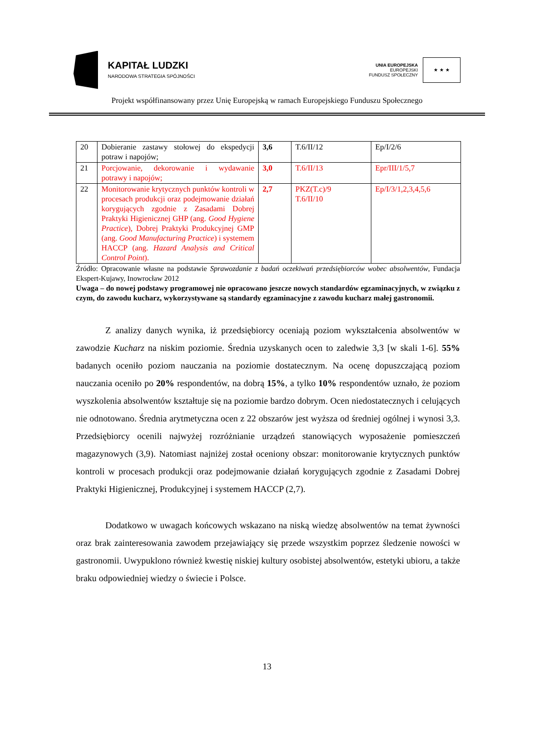KAPITAŁ LUDZKI
NARODOWA STRATEGIA SPÓJNOŚCI
UNIA EUROPEJSKA
EUROPEJSKI
FUNDUSZ SPOŁECZNY
★ ★ ★
Projekt współfinansowany przez Unię Europejską w ramach Europejskiego Funduszu Społecznego
| 20 | Dobieranie zastawy stołowej do ekspedycji potraw i napojów; | 3,6 | T.6/II/12 | Ep/I/2/6 |
| 21 | Porcjowanie, dekorowanie i wydawanie potrawy i napojów; | 3,0 | T.6/II/13 | Epr/III/1/5,7 |
| 22 | Monitorowanie krytycznych punktów kontroli w procesach produkcji oraz podejmowanie działań korygujących zgodnie z Zasadami Dobrej Praktyki Higienicznej GHP (ang. Good Hygiene Practice ), Dobrej Praktyki Produkcyjnej GMP (ang. Good Manufacturing Practice ) i systemem HACCP (ang. Hazard Analysis and Critical Control Point ). | 2,7 | PKZ(T.c)/9 T.6/II/10 | Ep/I/3/1,2,3,4,5,6 |
Źródło: Opracowanie własne na podstawie Sprawozdanie z badań oczekiwań przedsiębiorców wobec absolwentów, Fundacja Ekspert-Kujawy, Inowrocław 2012
Uwaga – do nowej podstawy programowej nie opracowano jeszcze nowych standardów egzaminacyjnych, w związku z czym, do zawodu kucharz, wykorzystywane są standardy egzaminacyjne z zawodu kucharz małej gastronomii.
Z analizy danych wynika, iż przedsiębiorcy oceniają poziom wykształcenia absolwentów w zawodzie Kucharz na niskim poziomie. Średnia uzyskanych ocen to zaledwie 3,3 [w skali 1-6]. 55% badanych oceniło poziom nauczania na poziomie dostatecznym. Na ocenę dopuszczającą poziom nauczania oceniło po 20% respondentów, na dobrą 15%, a tylko 10% respondentów uznało, że poziom wyszkolenia absolwentów kształtuje się na poziomie bardzo dobrym. Ocen niedostatecznych i celujących nie odnotowano. Średnia arytmetyczna ocen z 22 obszarów jest wyższa od średniej ogólnej i wynosi 3,3. Przedsiębiorcy ocenili najwyżej rozróżnianie urządzeń stanowiących wyposażenie pomieszczeń magazynowych (3,9). Natomiast najniżej został oceniony obszar: monitorowanie krytycznych punktów kontroli w procesach produkcji oraz podejmowanie działań korygujących zgodnie z Zasadami Dobrej Praktyki Higienicznej, Produkcyjnej i systemem HACCP (2,7).
Dodatkowo w uwagach końcowych wskazano na niską wiedzę absolwentów na temat żywności oraz brak zainteresowania zawodem przejawiający się przede wszystkim poprzez śledzenie nowości w gastronomii. Uwypuklono również kwestię niskiej kultury osobistej absolwentów, estetyki ubioru, a także braku odpowiedniej wiedzy o świecie i Polsce.
13